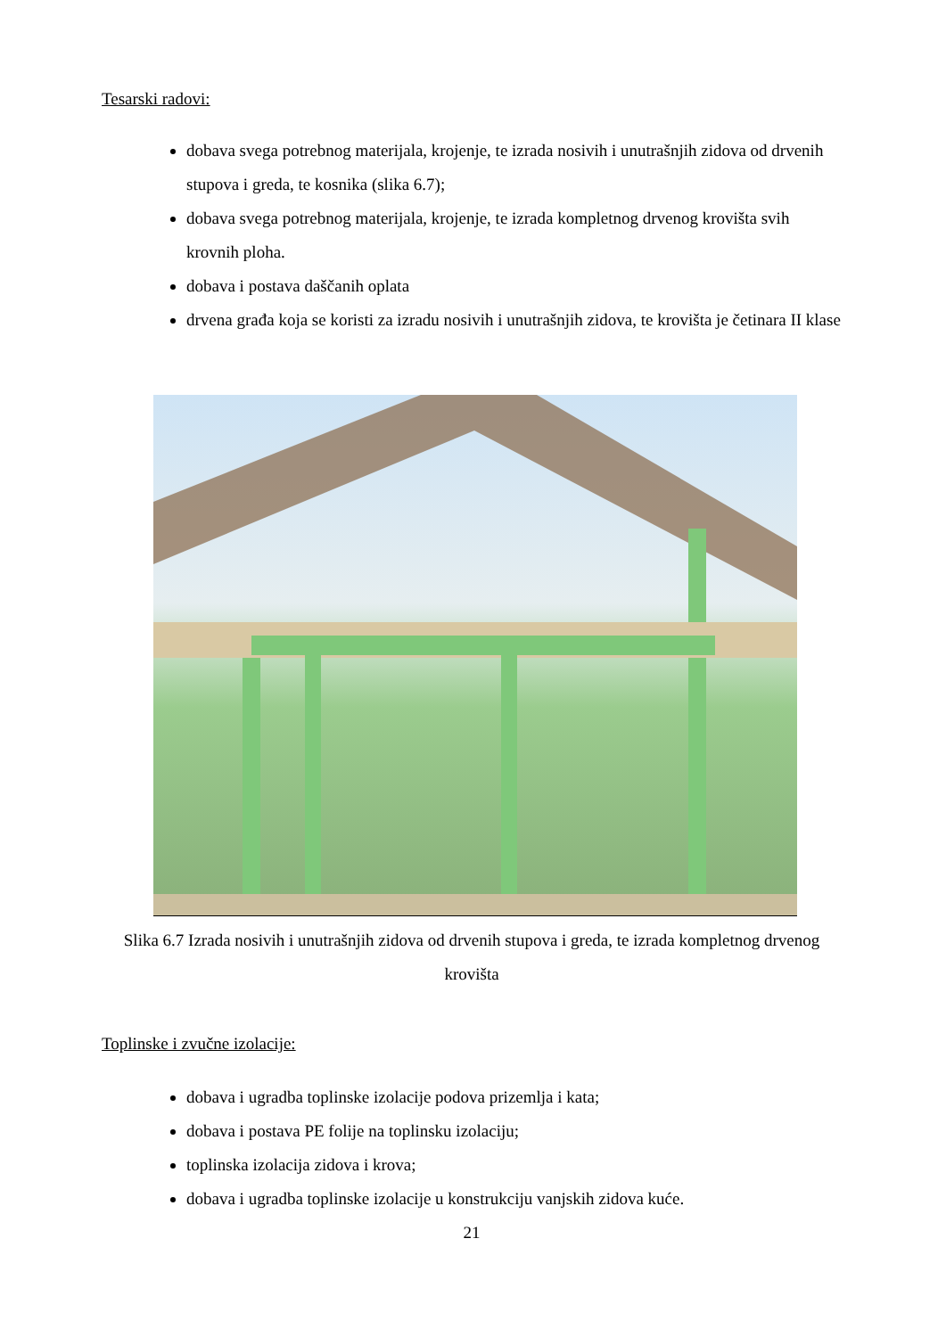Tesarski radovi:
dobava svega potrebnog materijala, krojenje, te izrada nosivih i unutrašnjih zidova od drvenih stupova i greda, te kosnika (slika 6.7);
dobava svega potrebnog materijala, krojenje, te izrada kompletnog drvenog krovišta svih krovnih ploha.
dobava i postava daščanih oplata
drvena građa koja se koristi za izradu nosivih i unutrašnjih zidova, te krovišta je četinara II klase
Slika 6.7 Izrada nosivih i unutrašnjih zidova od drvenih stupova i greda, te izrada kompletnog drvenog krovišta
Toplinske i zvučne izolacije:
dobava i ugradba toplinske izolacije podova prizemlja i kata;
dobava i postava PE folije na toplinsku izolaciju;
toplinska izolacija zidova i krova;
dobava i ugradba toplinske izolacije u konstrukciju vanjskih zidova kuće.
21